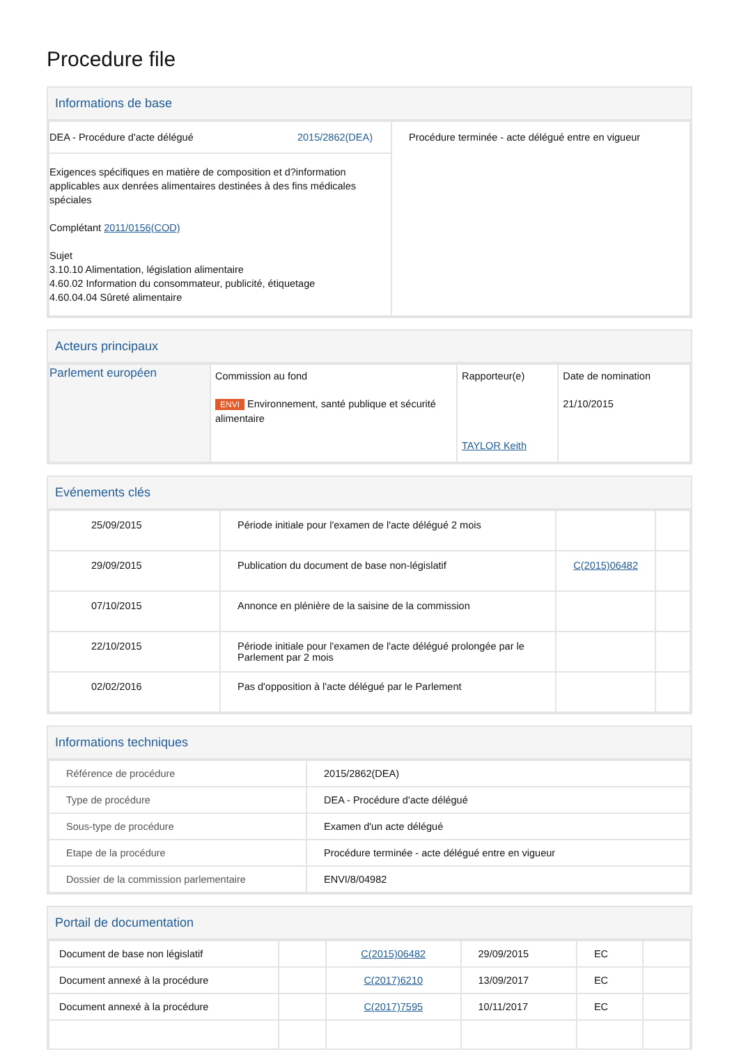Procedure file
Informations de base
| DEA - Procédure d'acte délégué 2015/2862(DEA) | Procédure terminée - acte délégué entre en vigueur |
| Exigences spécifiques en matière de composition et d?information applicables aux denrées alimentaires destinées à des fins médicales spéciales Complétant 2011/0156(COD) Sujet 3.10.10 Alimentation, législation alimentaire 4.60.02 Information du consommateur, publicité, étiquetage 4.60.04.04 Sûreté alimentaire | |
Acteurs principaux
| Parlement européen | Commission au fond ENVI Environnement, santé publique et sécurité alimentaire | Rapporteur(e) TAYLOR Keith | Date de nomination 21/10/2015 |
Evénements clés
| 25/09/2015 | Période initiale pour l'examen de l'acte délégué 2 mois | | |
| 29/09/2015 | Publication du document de base non-législatif | C(2015)06482 | |
| 07/10/2015 | Annonce en plénière de la saisine de la commission | | |
| 22/10/2015 | Période initiale pour l'examen de l'acte délégué prolongée par le Parlement par 2 mois | | |
| 02/02/2016 | Pas d'opposition à l'acte délégué par le Parlement | | |
Informations techniques
| Référence de procédure | 2015/2862(DEA) |
| Type de procédure | DEA - Procédure d'acte délégué |
| Sous-type de procédure | Examen d'un acte délégué |
| Etape de la procédure | Procédure terminée - acte délégué entre en vigueur |
| Dossier de la commission parlementaire | ENVI/8/04982 |
Portail de documentation
| Document de base non législatif | | C(2015)06482 | 29/09/2015 | EC | |
| Document annexé à la procédure | | C(2017)6210 | 13/09/2017 | EC | |
| Document annexé à la procédure | | C(2017)7595 | 10/11/2017 | EC | |